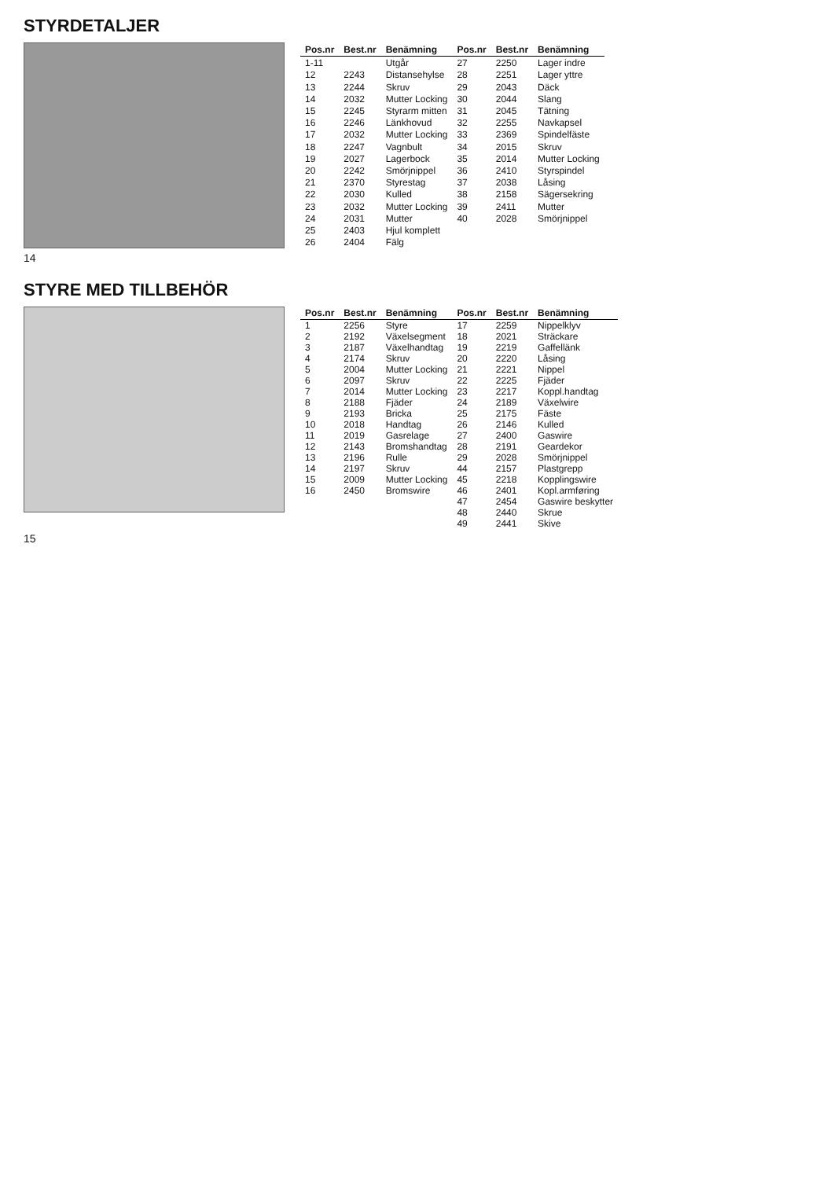STYRDETALJER
| Pos.nr | Best.nr | Benämning | Pos.nr | Best.nr | Benämning |
| --- | --- | --- | --- | --- | --- |
| 1-11 | | Utgår | 27 | 2250 | Lager indre |
| 12 | 2243 | Distansehylse | 28 | 2251 | Lager yttre |
| 13 | 2244 | Skruv | 29 | 2043 | Däck |
| 14 | 2032 | Mutter Locking | 30 | 2044 | Slang |
| 15 | 2245 | Styrarm mitten | 31 | 2045 | Tätning |
| 16 | 2246 | Länkhovud | 32 | 2255 | Navkapsel |
| 17 | 2032 | Mutter Locking | 33 | 2369 | Spindelfäste |
| 18 | 2247 | Vagnbult | 34 | 2015 | Skruv |
| 19 | 2027 | Lagerbock | 35 | 2014 | Mutter Locking |
| 20 | 2242 | Smörjnippel | 36 | 2410 | Styrspindel |
| 21 | 2370 | Styrestag | 37 | 2038 | Låsing |
| 22 | 2030 | Kulled | 38 | 2158 | Sägersekring |
| 23 | 2032 | Mutter Locking | 39 | 2411 | Mutter |
| 24 | 2031 | Mutter | 40 | 2028 | Smörjnippel |
| 25 | 2403 | Hjul komplett | | | |
| 26 | 2404 | Fälg | | | |
14
STYRE MED TILLBEHÖR
| Pos.nr | Best.nr | Benämning | Pos.nr | Best.nr | Benämning |
| --- | --- | --- | --- | --- | --- |
| 1 | 2256 | Styre | 17 | 2259 | Nippelklyv |
| 2 | 2192 | Växelsegment | 18 | 2021 | Sträckare |
| 3 | 2187 | Växelhandtag | 19 | 2219 | Gaffellänk |
| 4 | 2174 | Skruv | 20 | 2220 | Låsing |
| 5 | 2004 | Mutter Locking | 21 | 2221 | Nippel |
| 6 | 2097 | Skruv | 22 | 2225 | Fjäder |
| 7 | 2014 | Mutter Locking | 23 | 2217 | Koppl.handtag |
| 8 | 2188 | Fjäder | 24 | 2189 | Växelwire |
| 9 | 2193 | Bricka | 25 | 2175 | Fäste |
| 10 | 2018 | Handtag | 26 | 2146 | Kulled |
| 11 | 2019 | Gasrelage | 27 | 2400 | Gaswire |
| 12 | 2143 | Bromshandtag | 28 | 2191 | Geardekor |
| 13 | 2196 | Rulle | 29 | 2028 | Smörjnippel |
| 14 | 2197 | Skruv | 44 | 2157 | Plastgrepp |
| 15 | 2009 | Mutter Locking | 45 | 2218 | Kopplingswire |
| 16 | 2450 | Bromswire | 46 | 2401 | Kopl.armføring |
| | | | 47 | 2454 | Gaswire beskytter |
| | | | 48 | 2440 | Skrue |
| | | | 49 | 2441 | Skive |
15